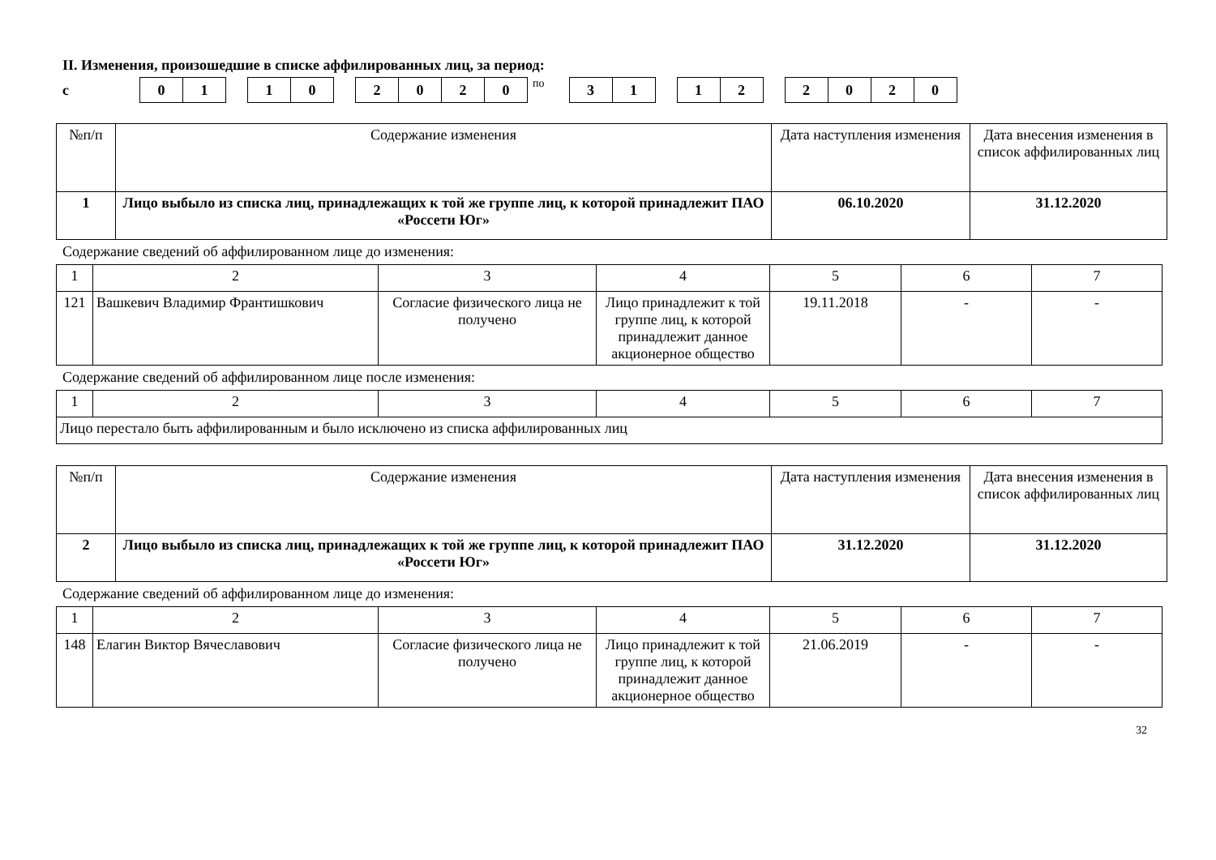II. Изменения, произошедшие в списке аффилированных лиц, за период:
с
01 10 2020
по
31 12 2020
| №п/п | Содержание изменения | Дата наступления изменения | Дата внесения изменения в список аффилированных лиц |
| --- | --- | --- | --- |
| 1 | Лицо выбыло из списка лиц, принадлежащих к той же группе лиц, к которой принадлежит ПАО «Россети Юг» | 06.10.2020 | 31.12.2020 |
Содержание сведений об аффилированном лице до изменения:
| 1 | 2 | 3 | 4 | 5 | 6 | 7 |
| 121 | Вашкевич Владимир Франтишкович | Согласие физического лица не получено | Лицо принадлежит к той группе лиц, к которой принадлежит данное акционерное общество | 19.11.2018 | - | - |
Содержание сведений об аффилированном лице после изменения:
| 1 | 2 | 3 | 4 | 5 | 6 | 7 |
| Лицо перестало быть аффилированным и было исключено из списка аффилированных лиц | | | | | | |
| №п/п | Содержание изменения | Дата наступления изменения | Дата внесения изменения в список аффилированных лиц |
| --- | --- | --- | --- |
| 2 | Лицо выбыло из списка лиц, принадлежащих к той же группе лиц, к которой принадлежит ПАО «Россети Юг» | 31.12.2020 | 31.12.2020 |
Содержание сведений об аффилированном лице до изменения:
| 1 | 2 | 3 | 4 | 5 | 6 | 7 |
| 148 | Елагин Виктор Вячеславович | Согласие физического лица не получено | Лицо принадлежит к той группе лиц, к которой принадлежит данное акционерное общество | 21.06.2019 | - | - |
32